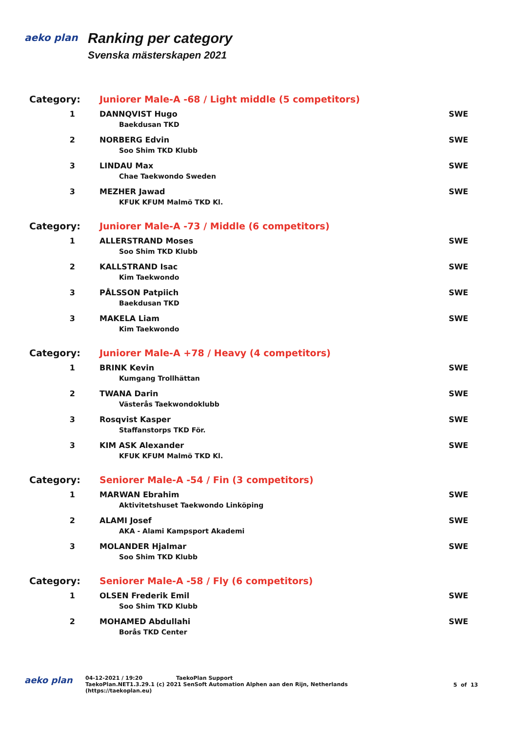aeko plan
Ranking per category
Svenska mästerskapen 2021
| Category: | Juniorer Male-A -68 / Light middle (5 competitors) | |
| 1 | DANNQVIST Hugo Baekdusan TKD | SWE |
| 2 | NORBERG Edvin Soo Shim TKD Klubb | SWE |
| 3 | LINDAU Max Chae Taekwondo Sweden | SWE |
| 3 | MEZHER Jawad KFUK KFUM Malmö TKD Kl. | SWE |
| Category: | Juniorer Male-A -73 / Middle (6 competitors) | |
| 1 | ALLERSTRAND Moses Soo Shim TKD Klubb | SWE |
| 2 | KALLSTRAND Isac Kim Taekwondo | SWE |
| 3 | PÅLSSON Patpiich Baekdusan TKD | SWE |
| 3 | MAKELA Liam Kim Taekwondo | SWE |
| Category: | Juniorer Male-A +78 / Heavy (4 competitors) | |
| 1 | BRINK Kevin Kumgang Trollhättan | SWE |
| 2 | TWANA Darin Västerås Taekwondoklubb | SWE |
| 3 | Rosqvist Kasper Staffanstorps TKD För. | SWE |
| 3 | KIM ASK Alexander KFUK KFUM Malmö TKD Kl. | SWE |
| Category: | Seniorer Male-A -54 / Fin (3 competitors) | |
| 1 | MARWAN Ebrahim Aktivitetshuset Taekwondo Linköping | SWE |
| 2 | ALAMI Josef AKA - Alami Kampsport Akademi | SWE |
| 3 | MOLANDER Hjalmar Soo Shim TKD Klubb | SWE |
| Category: | Seniorer Male-A -58 / Fly (6 competitors) | |
| 1 | OLSEN Frederik Emil Soo Shim TKD Klubb | SWE |
| 2 | MOHAMED Abdullahi Borås TKD Center | SWE |
aeko plan
04-12-2021 / 19:20 TaekoPlan Support
TaekoPlan.NET1.3.29.1 (c) 2021 SenSoft Automation Alphen aan den Rijn, Netherlands
(https://taekoplan.eu)
5 of 13